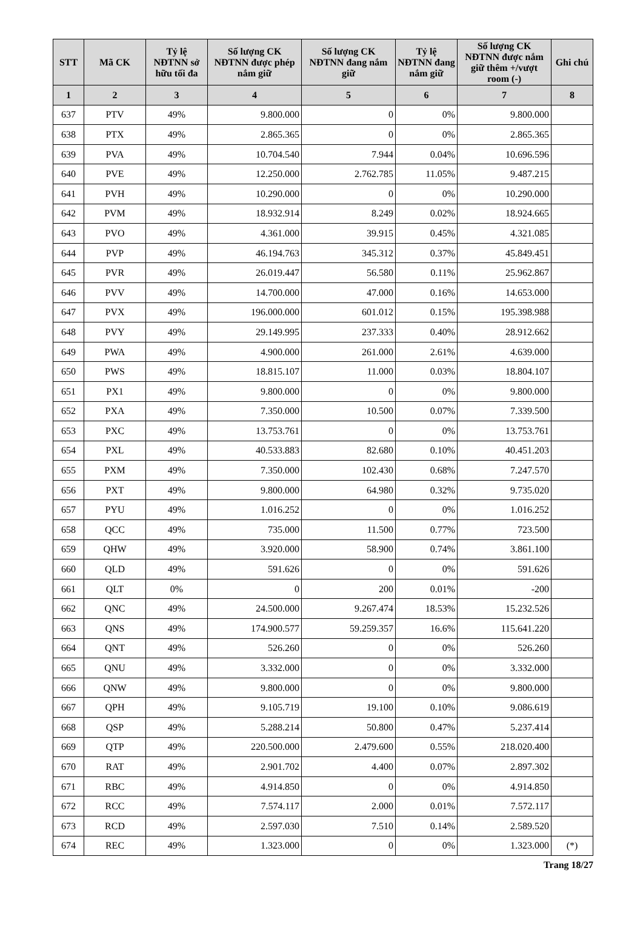| STT | Mã CK | Tỷ lệ NĐTNN sở hữu tối đa | Số lượng CK NĐTNN được phép nắm giữ | Số lượng CK NĐTNN đang nắm giữ | Tỷ lệ NĐTNN đang nắm giữ | Số lượng CK NĐTNN được nắm giữ thêm +/vượt room (-) | Ghi chú |
| --- | --- | --- | --- | --- | --- | --- | --- |
| 1 | 2 | 3 | 4 | 5 | 6 | 7 | 8 |
| 637 | PTV | 49% | 9.800.000 | 0 | 0% | 9.800.000 | |
| 638 | PTX | 49% | 2.865.365 | 0 | 0% | 2.865.365 | |
| 639 | PVA | 49% | 10.704.540 | 7.944 | 0.04% | 10.696.596 | |
| 640 | PVE | 49% | 12.250.000 | 2.762.785 | 11.05% | 9.487.215 | |
| 641 | PVH | 49% | 10.290.000 | 0 | 0% | 10.290.000 | |
| 642 | PVM | 49% | 18.932.914 | 8.249 | 0.02% | 18.924.665 | |
| 643 | PVO | 49% | 4.361.000 | 39.915 | 0.45% | 4.321.085 | |
| 644 | PVP | 49% | 46.194.763 | 345.312 | 0.37% | 45.849.451 | |
| 645 | PVR | 49% | 26.019.447 | 56.580 | 0.11% | 25.962.867 | |
| 646 | PVV | 49% | 14.700.000 | 47.000 | 0.16% | 14.653.000 | |
| 647 | PVX | 49% | 196.000.000 | 601.012 | 0.15% | 195.398.988 | |
| 648 | PVY | 49% | 29.149.995 | 237.333 | 0.40% | 28.912.662 | |
| 649 | PWA | 49% | 4.900.000 | 261.000 | 2.61% | 4.639.000 | |
| 650 | PWS | 49% | 18.815.107 | 11.000 | 0.03% | 18.804.107 | |
| 651 | PX1 | 49% | 9.800.000 | 0 | 0% | 9.800.000 | |
| 652 | PXA | 49% | 7.350.000 | 10.500 | 0.07% | 7.339.500 | |
| 653 | PXC | 49% | 13.753.761 | 0 | 0% | 13.753.761 | |
| 654 | PXL | 49% | 40.533.883 | 82.680 | 0.10% | 40.451.203 | |
| 655 | PXM | 49% | 7.350.000 | 102.430 | 0.68% | 7.247.570 | |
| 656 | PXT | 49% | 9.800.000 | 64.980 | 0.32% | 9.735.020 | |
| 657 | PYU | 49% | 1.016.252 | 0 | 0% | 1.016.252 | |
| 658 | QCC | 49% | 735.000 | 11.500 | 0.77% | 723.500 | |
| 659 | QHW | 49% | 3.920.000 | 58.900 | 0.74% | 3.861.100 | |
| 660 | QLD | 49% | 591.626 | 0 | 0% | 591.626 | |
| 661 | QLT | 0% | 0 | 200 | 0.01% | -200 | |
| 662 | QNC | 49% | 24.500.000 | 9.267.474 | 18.53% | 15.232.526 | |
| 663 | QNS | 49% | 174.900.577 | 59.259.357 | 16.6% | 115.641.220 | |
| 664 | QNT | 49% | 526.260 | 0 | 0% | 526.260 | |
| 665 | QNU | 49% | 3.332.000 | 0 | 0% | 3.332.000 | |
| 666 | QNW | 49% | 9.800.000 | 0 | 0% | 9.800.000 | |
| 667 | QPH | 49% | 9.105.719 | 19.100 | 0.10% | 9.086.619 | |
| 668 | QSP | 49% | 5.288.214 | 50.800 | 0.47% | 5.237.414 | |
| 669 | QTP | 49% | 220.500.000 | 2.479.600 | 0.55% | 218.020.400 | |
| 670 | RAT | 49% | 2.901.702 | 4.400 | 0.07% | 2.897.302 | |
| 671 | RBC | 49% | 4.914.850 | 0 | 0% | 4.914.850 | |
| 672 | RCC | 49% | 7.574.117 | 2.000 | 0.01% | 7.572.117 | |
| 673 | RCD | 49% | 2.597.030 | 7.510 | 0.14% | 2.589.520 | |
| 674 | REC | 49% | 1.323.000 | 0 | 0% | 1.323.000 | (*) |
Trang 18/27